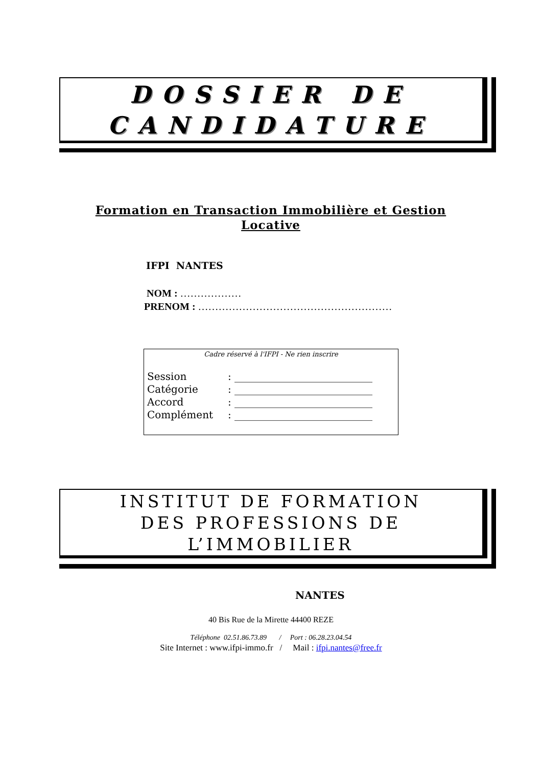DOSSIER DE
CANDIDATURE
Formation en Transaction Immobilière et Gestion Locative
IFPI NANTES
NOM : ………………
PRENOM : …………………………………………………
Cadre réservé à l'IFPI - Ne rien inscrire
| Session | : ___________________________ |
| Catégorie | : ___________________________ |
| Accord | : ___________________________ |
| Complément | : ___________________________ |
INSTITUT DE FORMATION
DES PROFESSIONS DE
L’IMMOBILIER
NANTES
40 Bis Rue de la Mirette 44400 REZE
Téléphone 02.51.86.73.89 / Port : 06.28.23.04.54
Site Internet : www.ifpi-immo.fr / Mail : ifpi.nantes@free.fr